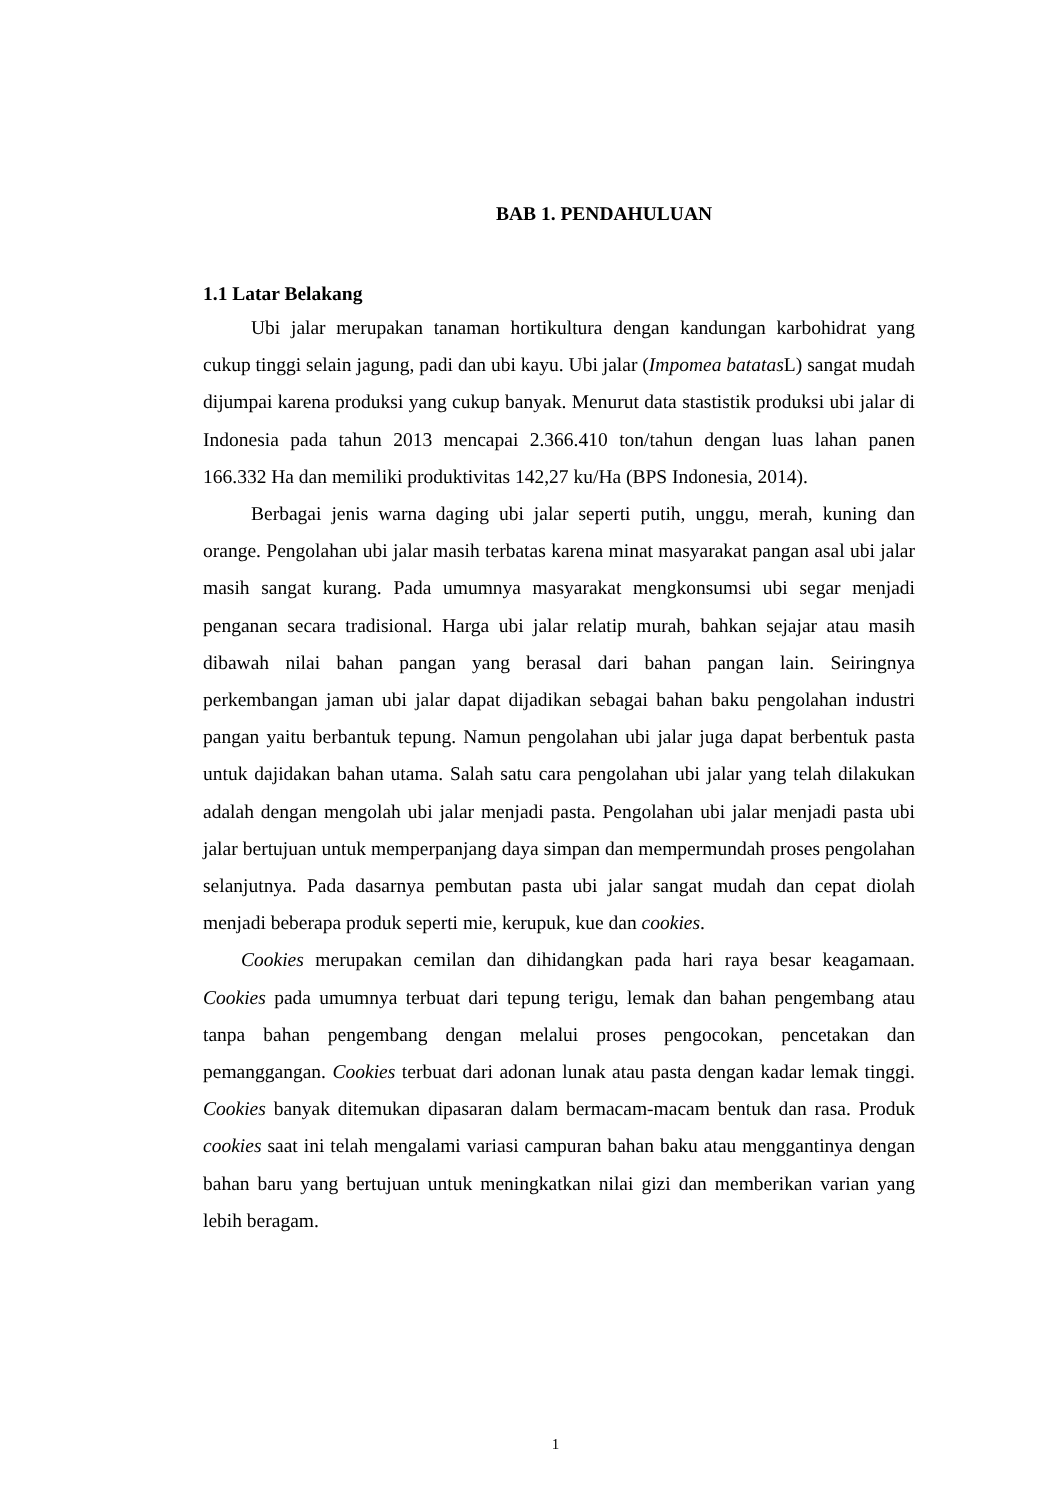BAB 1. PENDAHULUAN
1.1 Latar Belakang
Ubi jalar merupakan tanaman hortikultura dengan kandungan karbohidrat yang cukup tinggi selain jagung, padi dan ubi kayu. Ubi jalar (Impomea batatas L) sangat mudah dijumpai karena produksi yang cukup banyak. Menurut data stastistik produksi ubi jalar di Indonesia pada tahun 2013 mencapai 2.366.410 ton/tahun dengan luas lahan panen 166.332 Ha dan memiliki produktivitas 142,27 ku/Ha (BPS Indonesia, 2014).
Berbagai jenis warna daging ubi jalar seperti putih, unggu, merah, kuning dan orange. Pengolahan ubi jalar masih terbatas karena minat masyarakat pangan asal ubi jalar masih sangat kurang. Pada umumnya masyarakat mengkonsumsi ubi segar menjadi penganan secara tradisional. Harga ubi jalar relatip murah, bahkan sejajar atau masih dibawah nilai bahan pangan yang berasal dari bahan pangan lain. Seiringnya perkembangan jaman ubi jalar dapat dijadikan sebagai bahan baku pengolahan industri pangan yaitu berbantuk tepung. Namun pengolahan ubi jalar juga dapat berbentuk pasta untuk dajidakan bahan utama. Salah satu cara pengolahan ubi jalar yang telah dilakukan adalah dengan mengolah ubi jalar menjadi pasta. Pengolahan ubi jalar menjadi pasta ubi jalar bertujuan untuk memperpanjang daya simpan dan mempermundah proses pengolahan selanjutnya. Pada dasarnya pembutan pasta ubi jalar sangat mudah dan cepat diolah menjadi beberapa produk seperti mie, kerupuk, kue dan cookies.
Cookies merupakan cemilan dan dihidangkan pada hari raya besar keagamaan. Cookies pada umumnya terbuat dari tepung terigu, lemak dan bahan pengembang atau tanpa bahan pengembang dengan melalui proses pengocokan, pencetakan dan pemanggangan. Cookies terbuat dari adonan lunak atau pasta dengan kadar lemak tinggi. Cookies banyak ditemukan dipasaran dalam bermacam-macam bentuk dan rasa. Produk cookies saat ini telah mengalami variasi campuran bahan baku atau menggantinya dengan bahan baru yang bertujuan untuk meningkatkan nilai gizi dan memberikan varian yang lebih beragam.
1